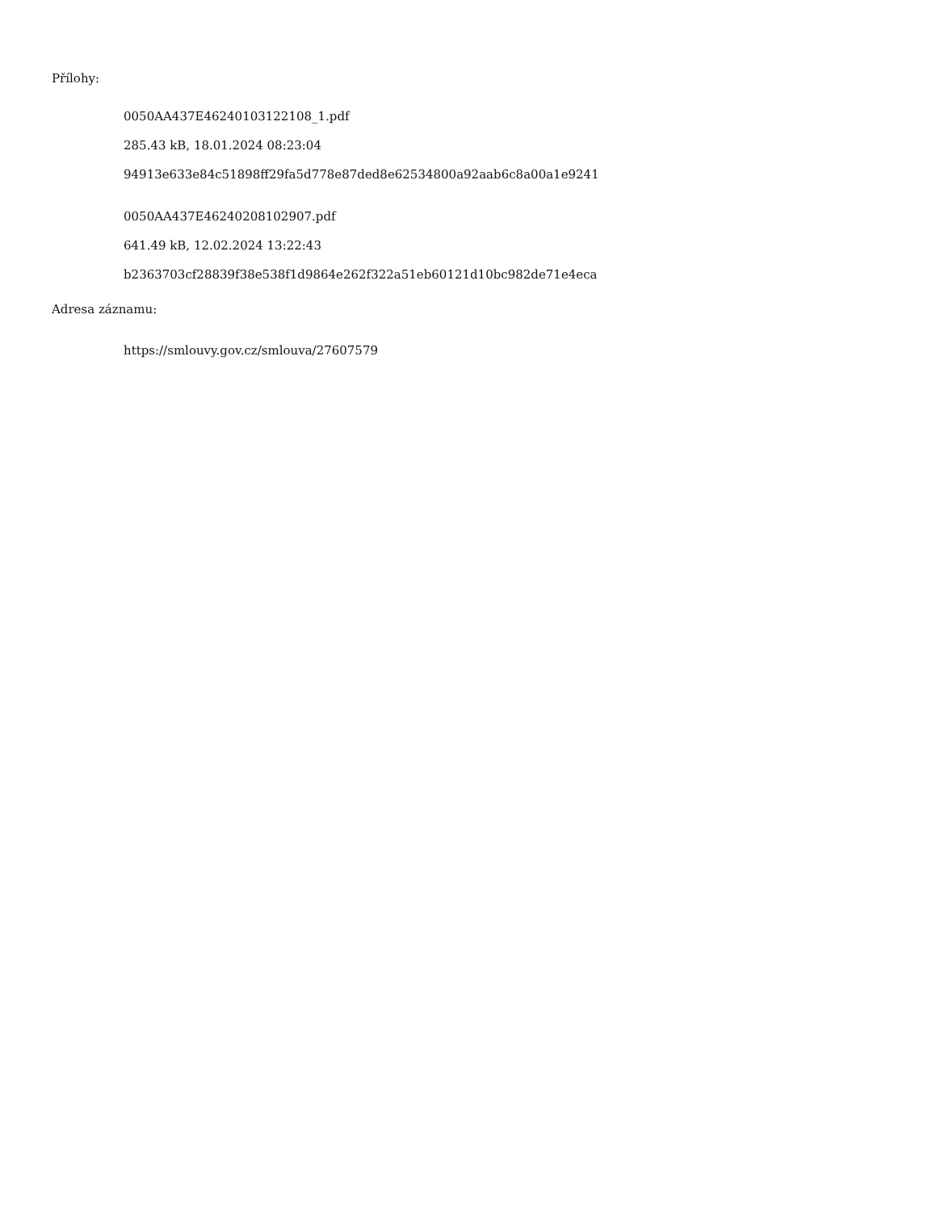Přílohy:
0050AA437E46240103122108_1.pdf
285.43 kB, 18.01.2024 08:23:04
94913e633e84c51898ff29fa5d778e87ded8e62534800a92aab6c8a00a1e9241
0050AA437E46240208102907.pdf
641.49 kB, 12.02.2024 13:22:43
b2363703cf28839f38e538f1d9864e262f322a51eb60121d10bc982de71e4eca
Adresa záznamu:
https://smlouvy.gov.cz/smlouva/27607579